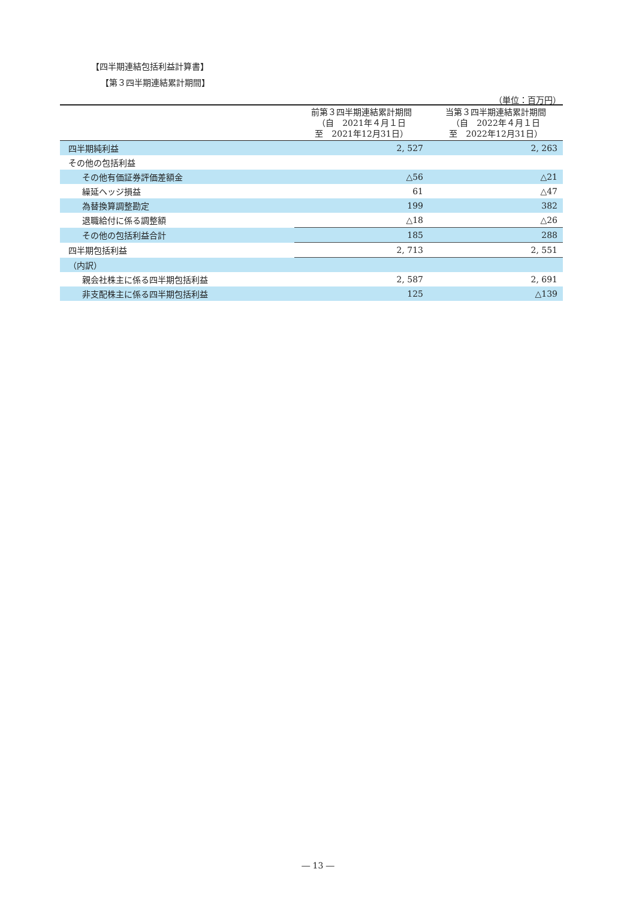【四半期連結包括利益計算書】
【第３四半期連結累計期間】
（単位：百万円）
| | 前第３四半期連結累計期間 （自 2021年４月１日 至 2021年12月31日） | 当第３四半期連結累計期間 （自 2022年４月１日 至 2022年12月31日） |
| --- | --- | --- |
| 四半期純利益 | 2, 527 | 2, 263 |
| その他の包括利益 | | |
| その他有価証券評価差額金 | △56 | △21 |
| 繰延ヘッジ損益 | 61 | △47 |
| 為替換算調整勘定 | 199 | 382 |
| 退職給付に係る調整額 | △18 | △26 |
| その他の包括利益合計 | 185 | 288 |
| 四半期包括利益 | 2, 713 | 2, 551 |
| （内訳） | | |
| 親会社株主に係る四半期包括利益 | 2, 587 | 2, 691 |
| 非支配株主に係る四半期包括利益 | 125 | △139 |
― 13 ―